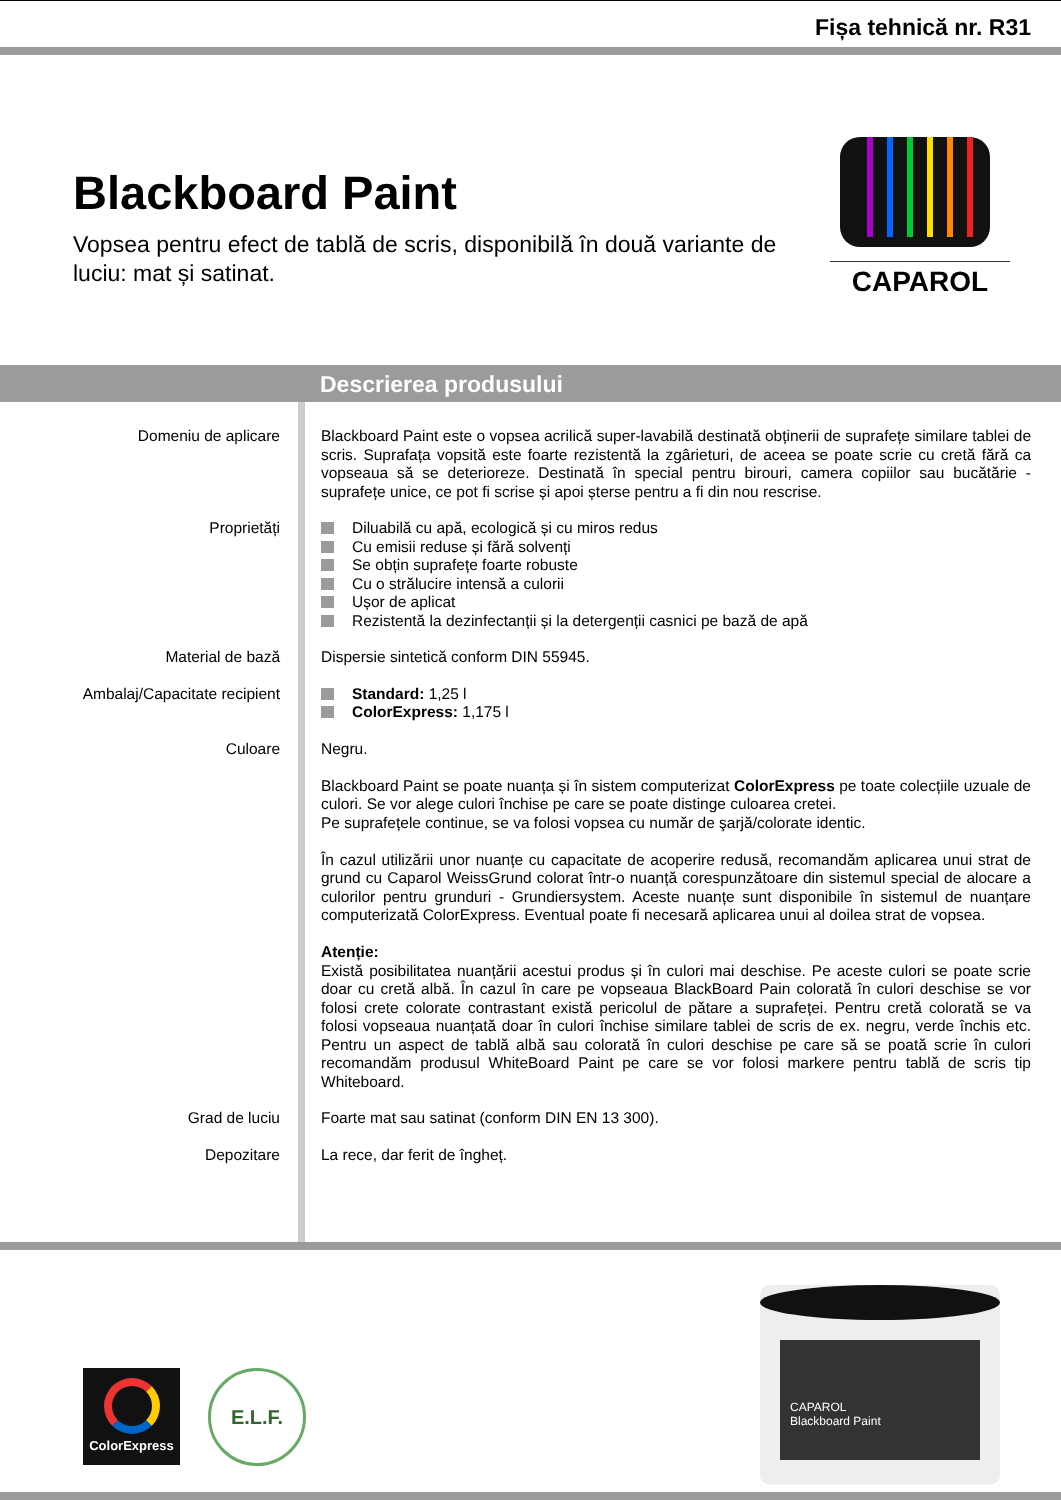Fișa tehnică nr. R31
Blackboard Paint
Vopsea pentru efect de tablă de scris, disponibilă în două variante de luciu: mat și satinat.
CAPAROL
Descrierea produsului
Domeniu de aplicare Blackboard Paint este o vopsea acrilică super-lavabilă destinată obținerii de suprafețe similare tablei de scris. Suprafața vopsită este foarte rezistentă la zgârieturi, de aceea se poate scrie cu cretă fără ca vopseaua să se deterioreze. Destinată în special pentru birouri, camera copiilor sau bucătărie - suprafețe unice, ce pot fi scrise și apoi șterse pentru a fi din nou rescrise.
Proprietăți Diluabilă cu apă, ecologică și cu miros redus
Cu emisii reduse și fără solvenți
Se obțin suprafețe foarte robuste
Cu o strălucire intensă a culorii
Ușor de aplicat
Rezistentă la dezinfectanții și la detergenții casnici pe bază de apă
Material de bază Dispersie sintetică conform DIN 55945.
Ambalaj/Capacitate recipient Standard: 1,25 l
ColorExpress: 1,175 l
Culoare Negru.
Blackboard Paint se poate nuanța și în sistem computerizat ColorExpress pe toate colecțiile uzuale de culori. Se vor alege culori închise pe care se poate distinge culoarea cretei.
Pe suprafețele continue, se va folosi vopsea cu număr de şarjă/colorate identic.
În cazul utilizării unor nuanțe cu capacitate de acoperire redusă, recomandăm aplicarea unui strat de grund cu Caparol WeissGrund colorat într-o nuanță corespunzătoare din sistemul special de alocare a culorilor pentru grunduri - Grundiersystem. Aceste nuanțe sunt disponibile în sistemul de nuanțare computerizată ColorExpress. Eventual poate fi necesară aplicarea unui al doilea strat de vopsea.
Atenție:
Există posibilitatea nuanțării acestui produs și în culori mai deschise. Pe aceste culori se poate scrie doar cu cretă albă. În cazul în care pe vopseaua BlackBoard Pain colorată în culori deschise se vor folosi crete colorate contrastant există pericolul de pătare a suprafeței. Pentru cretă colorată se va folosi vopseaua nuanțată doar în culori închise similare tablei de scris de ex. negru, verde închis etc. Pentru un aspect de tablă albă sau colorată în culori deschise pe care să se poată scrie în culori recomandăm produsul WhiteBoard Paint pe care se vor folosi markere pentru tablă de scris tip Whiteboard.
Grad de luciu Foarte mat sau satinat (conform DIN EN 13 300).
Depozitare La rece, dar ferit de îngheț.
ColorExpress E.L.F.
CAPAROL
Blackboard Paint